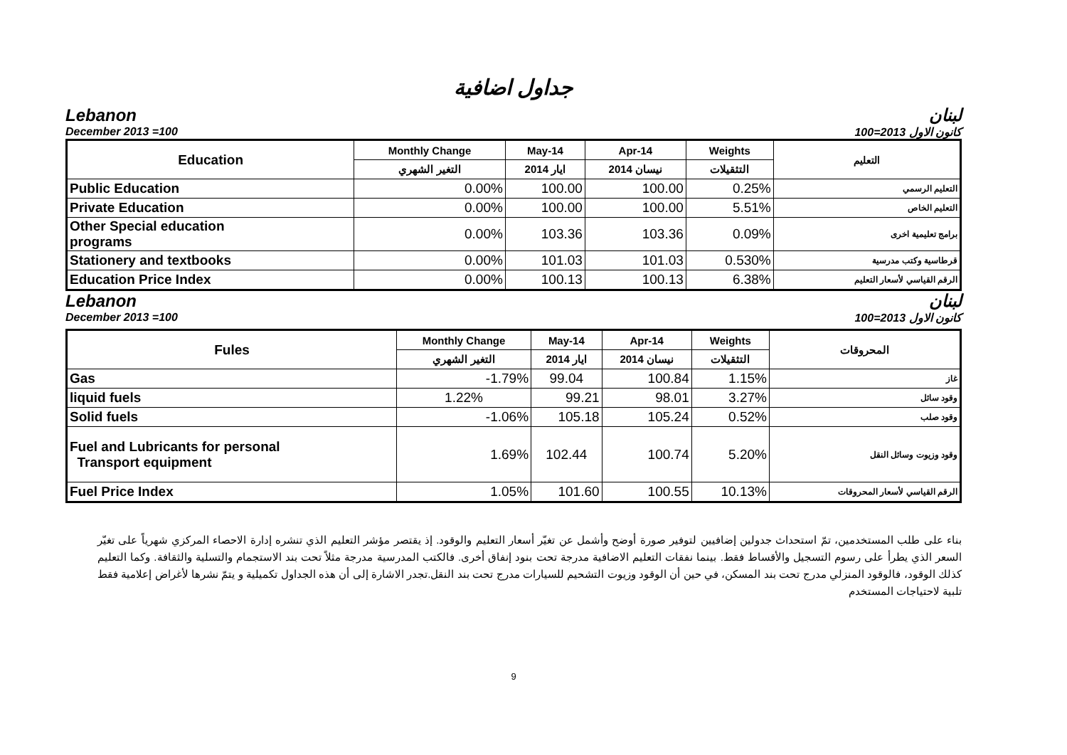جداول اضافية
Lebanon لبنان
December 2013 =100 كانون الاول 2013=100
| Education | Monthly Change | May-14 | Apr-14 | Weights | التعليم |
| --- | --- | --- | --- | --- | --- |
| | التغير الشهري | ايار 2014 | نيسان 2014 | التثقيلات | |
| Public Education | 0.00% | 100.00 | 100.00 | 0.25% | التعليم الرسمي |
| Private Education | 0.00% | 100.00 | 100.00 | 5.51% | التعليم الخاص |
| Other Special education programs | 0.00% | 103.36 | 103.36 | 0.09% | برامج تعليمية اخرى |
| Stationery and textbooks | 0.00% | 101.03 | 101.03 | 0.530% | قرطاسية وكتب مدرسية |
| Education Price Index | 0.00% | 100.13 | 100.13 | 6.38% | الرقم القياسي لأسعار التعليم |
Lebanon لبنان
December 2013 =100 كانون الاول 2013=100
| Fules | Monthly Change | May-14 | Apr-14 | Weights | المحروقات |
| --- | --- | --- | --- | --- | --- |
| | التغير الشهري | ايار 2014 | نيسان 2014 | التثقيلات | |
| Gas | -1.79% | 99.04 | 100.84 | 1.15% | غاز |
| liquid fuels | 1.22% | 99.21 | 98.01 | 3.27% | وقود سائل |
| Solid fuels | -1.06% | 105.18 | 105.24 | 0.52% | وقود صلب |
| Fuel and Lubricants for personal Transport equipment | 1.69% | 102.44 | 100.74 | 5.20% | وقود وزيوت وسائل النقل |
| Fuel Price Index | 1.05% | 101.60 | 100.55 | 10.13% | الرقم القياسي لأسعار المحروقات |
بناء على طلب المستخدمين، تمّ استحداث جدولين إضافيين لتوفير صورة أوضح وأشمل عن تغيّر أسعار التعليم والوقود. إذ يقتصر مؤشر التعليم الذي تنشره إدارة الاحصاء المركزي شهرياً على تغيّر السعر الذي يطرأ على رسوم التسجيل والأقساط فقط. بينما نفقات التعليم الاضافية مدرجة تحت بنود إنفاق أخرى. فالكتب المدرسية مدرجة مثلاً تحت بند الاستجمام والتسلية والثقافة. وكما التعليم كذلك الوقود، فالوقود المنزلي مدرج تحت بند المسكن، في حين أن الوقود وزيوت التشحيم للسيارات مدرج تحت بند النقل.تجدر الاشارة إلى أن هذه الجداول تكميلية و يتمّ نشرها لأغراض إعلامية فقط تلبية لاحتياجات المستخدم
9